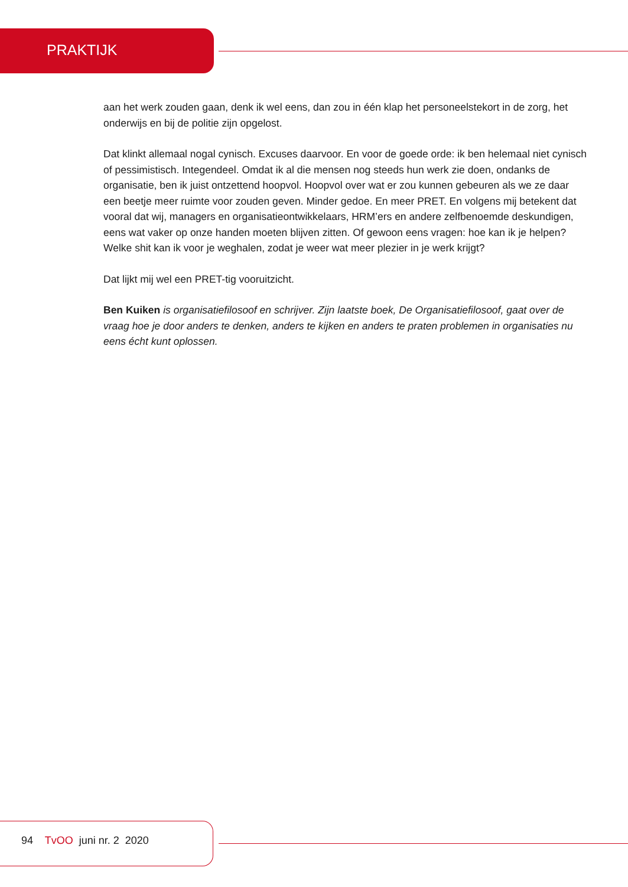PRAKTIJK
aan het werk zouden gaan, denk ik wel eens, dan zou in één klap het personeelstekort in de zorg, het onderwijs en bij de politie zijn opgelost.
Dat klinkt allemaal nogal cynisch. Excuses daarvoor. En voor de goede orde: ik ben helemaal niet cynisch of pessimistisch. Integendeel. Omdat ik al die mensen nog steeds hun werk zie doen, ondanks de organisatie, ben ik juist ontzettend hoopvol. Hoopvol over wat er zou kunnen gebeuren als we ze daar een beetje meer ruimte voor zouden geven. Minder gedoe. En meer PRET. En volgens mij betekent dat vooral dat wij, managers en organisatieontwikkelaars, HRM’ers en andere zelfbenoemde deskundigen, eens wat vaker op onze handen moeten blijven zitten. Of gewoon eens vragen: hoe kan ik je helpen? Welke shit kan ik voor je weghalen, zodat je weer wat meer plezier in je werk krijgt?
Dat lijkt mij wel een PRET-tig vooruitzicht.
Ben Kuiken is organisatiefilosoof en schrijver. Zijn laatste boek, De Organisatiefilosoof, gaat over de vraag hoe je door anders te denken, anders te kijken en anders te praten problemen in organisaties nu eens écht kunt oplossen.
94 TvOO juni nr. 2 2020